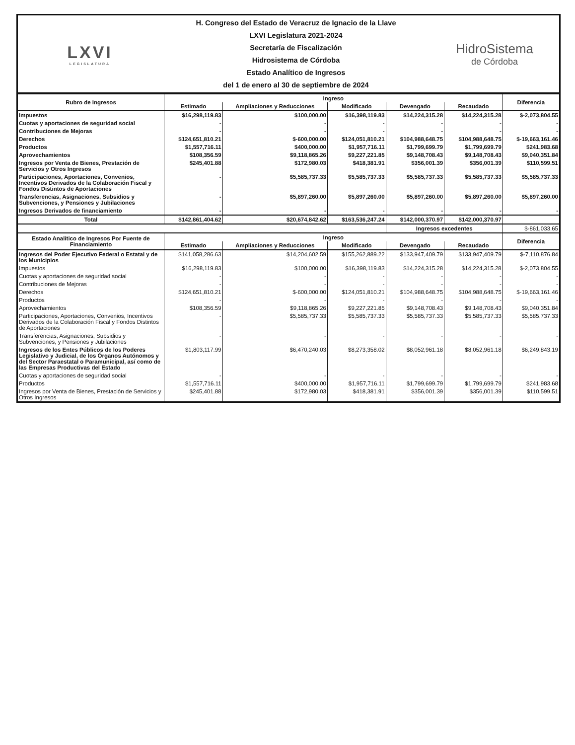LXVI
LEGISLATURA
H. Congreso del Estado de Veracruz de Ignacio de la Llave
LXVI Legislatura 2021-2024
Secretaría de Fiscalización
Hidrosistema de Córdoba
Estado Analítico de Ingresos
del 1 de enero al 30 de septiembre de 2024
HidroSistema
de Córdoba
| Rubro de Ingresos | Ingreso | | | | | Diferencia |
| --- | --- | --- | --- | --- | --- | --- |
| | Estimado | Ampliaciones y Reducciones | Modificado | Devengado | Recaudado | |
| Impuestos | $16,298,119.83 | $100,000.00 | $16,398,119.83 | $14,224,315.28 | $14,224,315.28 | $-2,073,804.55 |
| Cuotas y aportaciones de seguridad social | - | - | - | - | - | - |
| Contribuciones de Mejoras | - | - | - | - | - | - |
| Derechos | $124,651,810.21 | $-600,000.00 | $124,051,810.21 | $104,988,648.75 | $104,988,648.75 | $-19,663,161.46 |
| Productos | $1,557,716.11 | $400,000.00 | $1,957,716.11 | $1,799,699.79 | $1,799,699.79 | $241,983.68 |
| Aprovechamientos | $108,356.59 | $9,118,865.26 | $9,227,221.85 | $9,148,708.43 | $9,148,708.43 | $9,040,351.84 |
| Ingresos por Venta de Bienes, Prestación de Servicios y Otros Ingresos | $245,401.88 | $172,980.03 | $418,381.91 | $356,001.39 | $356,001.39 | $110,599.51 |
| Participaciones, Aportaciones, Convenios, Incentivos Derivados de la Colaboración Fiscal y Fondos Distintos de Aportaciones | - | $5,585,737.33 | $5,585,737.33 | $5,585,737.33 | $5,585,737.33 | $5,585,737.33 |
| Transferencias, Asignaciones, Subsidios y Subvenciones, y Pensiones y Jubilaciones | - | $5,897,260.00 | $5,897,260.00 | $5,897,260.00 | $5,897,260.00 | $5,897,260.00 |
| Ingresos Derivados de financiamiento | - | - | - | - | - | - |
| Total | $142,861,404.62 | $20,674,842.62 | $163,536,247.24 | $142,000,370.97 | $142,000,370.97 | |
| | | | | Ingresos excedentes | | $-861,033.65 |
| Estado Analítico de Ingresos Por Fuente de Financiamiento | Ingreso | | | | | Diferencia |
| | Estimado | Ampliaciones y Reducciones | Modificado | Devengado | Recaudado | |
| Ingresos del Poder Ejecutivo Federal o Estatal y de los Municipios | $141,058,286.63 | $14,204,602.59 | $155,262,889.22 | $133,947,409.79 | $133,947,409.79 | $-7,110,876.84 |
| Impuestos | $16,298,119.83 | $100,000.00 | $16,398,119.83 | $14,224,315.28 | $14,224,315.28 | $-2,073,804.55 |
| Cuotas y aportaciones de seguridad social | - | - | - | - | - | - |
| Contribuciones de Mejoras | - | - | - | - | - | - |
| Derechos | $124,651,810.21 | $-600,000.00 | $124,051,810.21 | $104,988,648.75 | $104,988,648.75 | $-19,663,161.46 |
| Productos | - | - | - | - | - | - |
| Aprovechamientos | $108,356.59 | $9,118,865.26 | $9,227,221.85 | $9,148,708.43 | $9,148,708.43 | $9,040,351.84 |
| Participaciones, Aportaciones, Convenios, Incentivos Derivados de la Colaboración Fiscal y Fondos Distintos de Aportaciones | - | $5,585,737.33 | $5,585,737.33 | $5,585,737.33 | $5,585,737.33 | $5,585,737.33 |
| Transferencias, Asignaciones, Subsidios y Subvenciones, y Pensiones y Jubilaciones | - | - | - | - | - | - |
| Ingresos de los Entes Públicos de los Poderes Legislativo y Judicial, de los Órganos Autónomos y del Sector Paraestatal o Paramunicipal, así como de las Empresas Productivas del Estado | $1,803,117.99 | $6,470,240.03 | $8,273,358.02 | $8,052,961.18 | $8,052,961.18 | $6,249,843.19 |
| Cuotas y aportaciones de seguridad social | - | - | - | - | - | - |
| Productos | $1,557,716.11 | $400,000.00 | $1,957,716.11 | $1,799,699.79 | $1,799,699.79 | $241,983.68 |
| Ingresos por Venta de Bienes, Prestación de Servicios y Otros Ingresos | $245,401.88 | $172,980.03 | $418,381.91 | $356,001.39 | $356,001.39 | $110,599.51 |